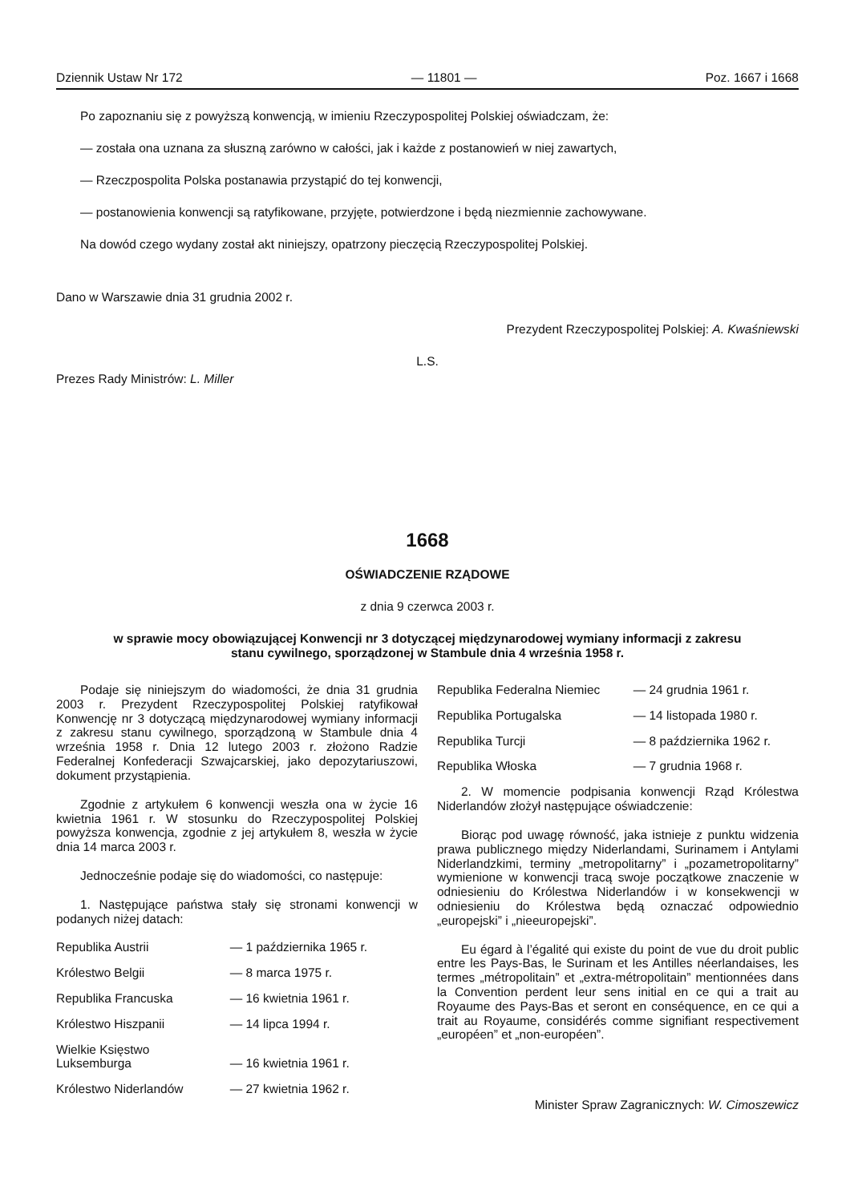Dziennik Ustaw Nr 172 — 11801 — Poz. 1667 i 1668
Po zapoznaniu się z powyższą konwencją, w imieniu Rzeczypospolitej Polskiej oświadczam, że:
— została ona uznana za słuszną zarówno w całości, jak i każde z postanowień w niej zawartych,
— Rzeczpospolita Polska postanawia przystąpić do tej konwencji,
— postanowienia konwencji są ratyfikowane, przyjęte, potwierdzone i będą niezmiennie zachowywane.
Na dowód czego wydany został akt niniejszy, opatrzony pieczęcią Rzeczypospolitej Polskiej.
Dano w Warszawie dnia 31 grudnia 2002 r.
Prezydent Rzeczypospolitej Polskiej: A. Kwaśniewski
L.S.
Prezes Rady Ministrów: L. Miller
1668
OŚWIADCZENIE RZĄDOWE
z dnia 9 czerwca 2003 r.
w sprawie mocy obowiązującej Konwencji nr 3 dotyczącej międzynarodowej wymiany informacji z zakresu
stanu cywilnego, sporządzonej w Stambule dnia 4 września 1958 r.
Podaje się niniejszym do wiadomości, że dnia 31 grudnia 2003 r. Prezydent Rzeczypospolitej Polskiej ratyfikował Konwencję nr 3 dotyczącą międzynarodowej wymiany informacji z zakresu stanu cywilnego, sporządzoną w Stambule dnia 4 września 1958 r. Dnia 12 lutego 2003 r. złożono Radzie Federalnej Konfederacji Szwajcarskiej, jako depozytariuszowi, dokument przystąpienia.
Zgodnie z artykułem 6 konwencji weszła ona w życie 16 kwietnia 1961 r. W stosunku do Rzeczypospolitej Polskiej powyższa konwencja, zgodnie z jej artykułem 8, weszła w życie dnia 14 marca 2003 r.
Jednocześnie podaje się do wiadomości, co następuje:
1. Następujące państwa stały się stronami konwencji w podanych niżej datach:
| Republika Austrii | — 1 października 1965 r. |
| Królestwo Belgii | — 8 marca 1975 r. |
| Republika Francuska | — 16 kwietnia 1961 r. |
| Królestwo Hiszpanii | — 14 lipca 1994 r. |
| Wielkie Księstwo Luksemburga | — 16 kwietnia 1961 r. |
| Królestwo Niderlandów | — 27 kwietnia 1962 r. |
| Republika Federalna Niemiec | — 24 grudnia 1961 r. |
| Republika Portugalska | — 14 listopada 1980 r. |
| Republika Turcji | — 8 października 1962 r. |
| Republika Włoska | — 7 grudnia 1968 r. |
2. W momencie podpisania konwencji Rząd Królestwa Niderlandów złożył następujące oświadczenie:
Biorąc pod uwagę równość, jaka istnieje z punktu widzenia prawa publicznego między Niderlandami, Surinamem i Antylami Niderlandzkimi, terminy „metropolitarny” i „pozametropolitarny” wymienione w konwencji tracą swoje początkowe znaczenie w odniesieniu do Królestwa Niderlandów i w konsekwencji w odniesieniu do Królestwa będą oznaczać odpowiednio „europejski” i „nieeuropejski”.
Eu égard à l’égalité qui existe du point de vue du droit public entre les Pays-Bas, le Surinam et les Antilles néerlandaises, les termes „métropolitain” et „extra-métropolitain” mentionnées dans la Convention perdent leur sens initial en ce qui a trait au Royaume des Pays-Bas et seront en conséquence, en ce qui a trait au Royaume, considérés comme signifiant respectivement „européen” et „non-européen”.
Minister Spraw Zagranicznych: W. Cimoszewicz